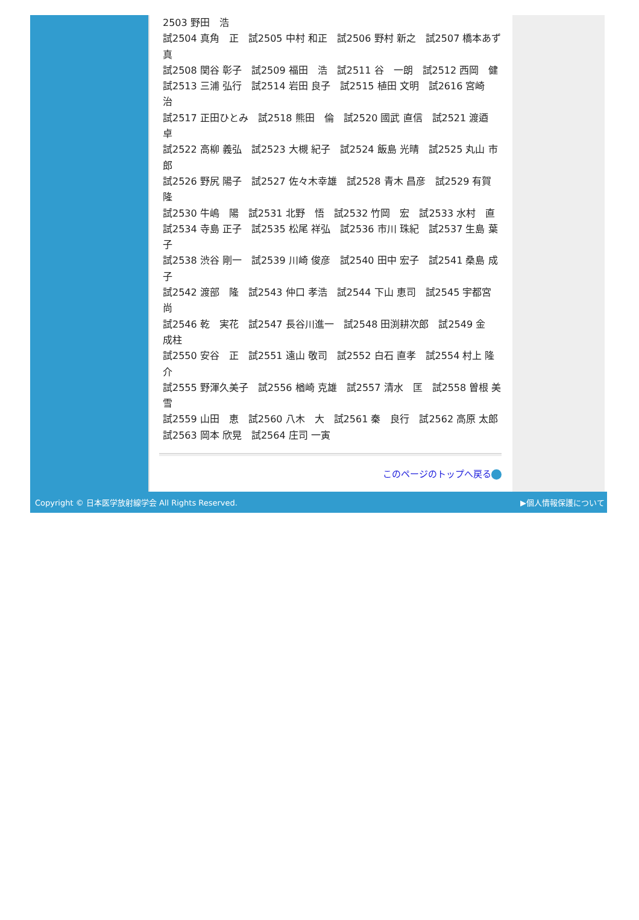2503 野田　浩
試2504 真角　正　試2505 中村 和正　試2506 野村 新之　試2507 橋本あず真
試2508 関谷 彰子　試2509 福田　浩　試2511 谷　一朗　試2512 西岡　健
試2513 三浦 弘行　試2514 岩田 良子　試2515 植田 文明　試2616 宮崎　治
試2517 正田ひとみ　試2518 熊田　倫　試2520 國武 直信　試2521 渡逎　卓
試2522 高柳 義弘　試2523 大槻 紀子　試2524 飯島 光晴　試2525 丸山 市郎
試2526 野尻 陽子　試2527 佐々木幸雄　試2528 青木 昌彦　試2529 有賀　隆
試2530 牛嶋　陽　試2531 北野　悟　試2532 竹岡　宏　試2533 水村　直
試2534 寺島 正子　試2535 松尾 祥弘　試2536 市川 珠紀　試2537 生島 葉子
試2538 渋谷 剛一　試2539 川崎 俊彦　試2540 田中 宏子　試2541 桑島 成子
試2542 渡部　隆　試2543 仲口 孝浩　試2544 下山 恵司　試2545 宇都宮 尚
試2546 乾　実花　試2547 長谷川進一　試2548 田渕耕次郎　試2549 金　成柱
試2550 安谷　正　試2551 遠山 敬司　試2552 白石 直孝　試2554 村上 隆介
試2555 野渾久美子　試2556 楢崎 克雄　試2557 清水　匡　試2558 曽根 美雪
試2559 山田　恵　試2560 八木　大　試2561 秦　良行　試2562 高原 太郎
試2563 岡本 欣晃　試2564 庄司 一寅
このページのトップへ戻る
Copyright © 日本医学放射線学会 All Rights Reserved. ▶個人情報保護について